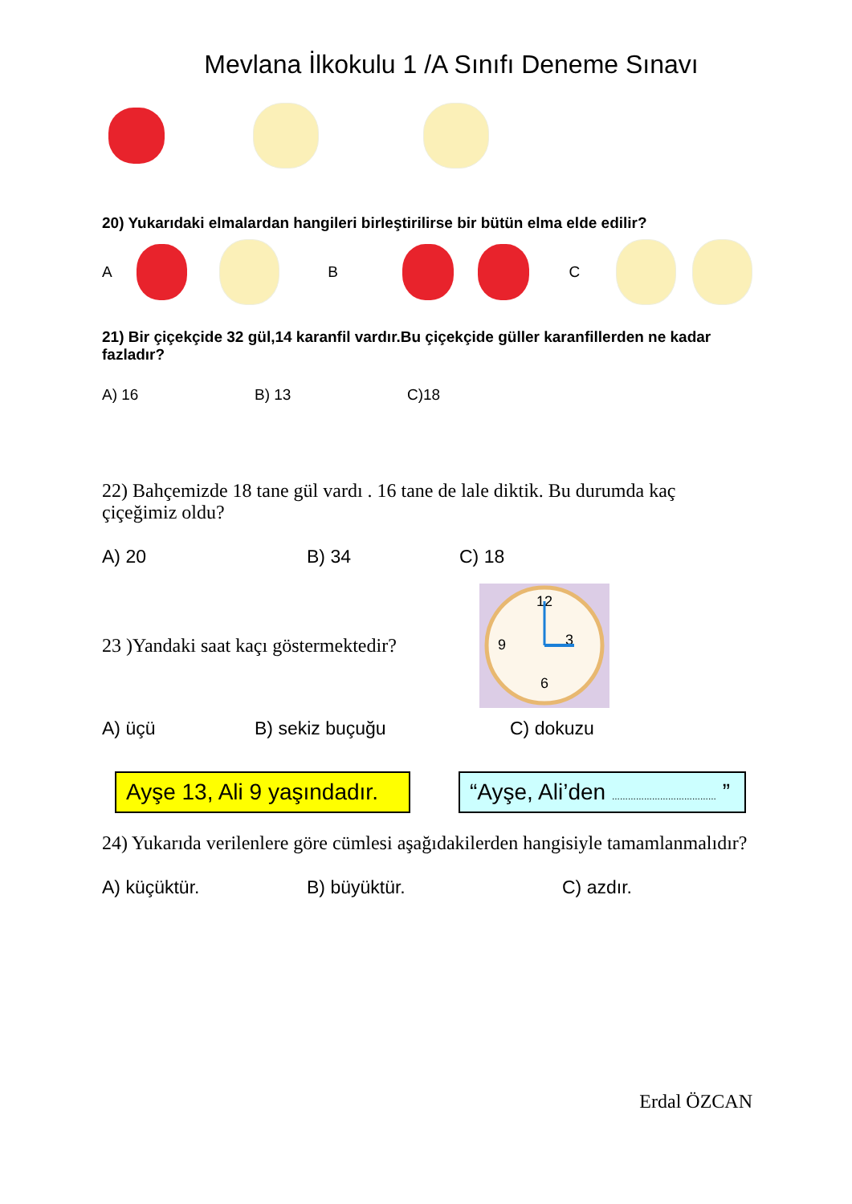Mevlana İlkokulu 1 /A Sınıfı Deneme Sınavı
20) Yukarıdaki elmalardan hangileri birleştirilirse bir bütün elma elde edilir?
A B C
21) Bir çiçekçide 32 gül,14 karanfil vardır.Bu çiçekçide güller karanfillerden ne kadar fazladır?
A) 16 B) 13 C)18
22) Bahçemizde 18 tane gül vardı . 16 tane de lale diktik. Bu durumda kaç çiçeğimiz oldu?
A) 20 B) 34 C) 18
23 )Yandaki saat kaçı göstermektedir?
12
3
6
9
A) üçü B) sekiz buçuğu C) dokuzu
Ayşe 13, Ali 9 yaşındadır.
“Ayşe, Ali’den ....................................... ”
24) Yukarıda verilenlere göre cümlesi aşağıdakilerden hangisiyle tamamlanmalıdır?
A) küçüktür. B) büyüktür. C) azdır.
Erdal ÖZCAN